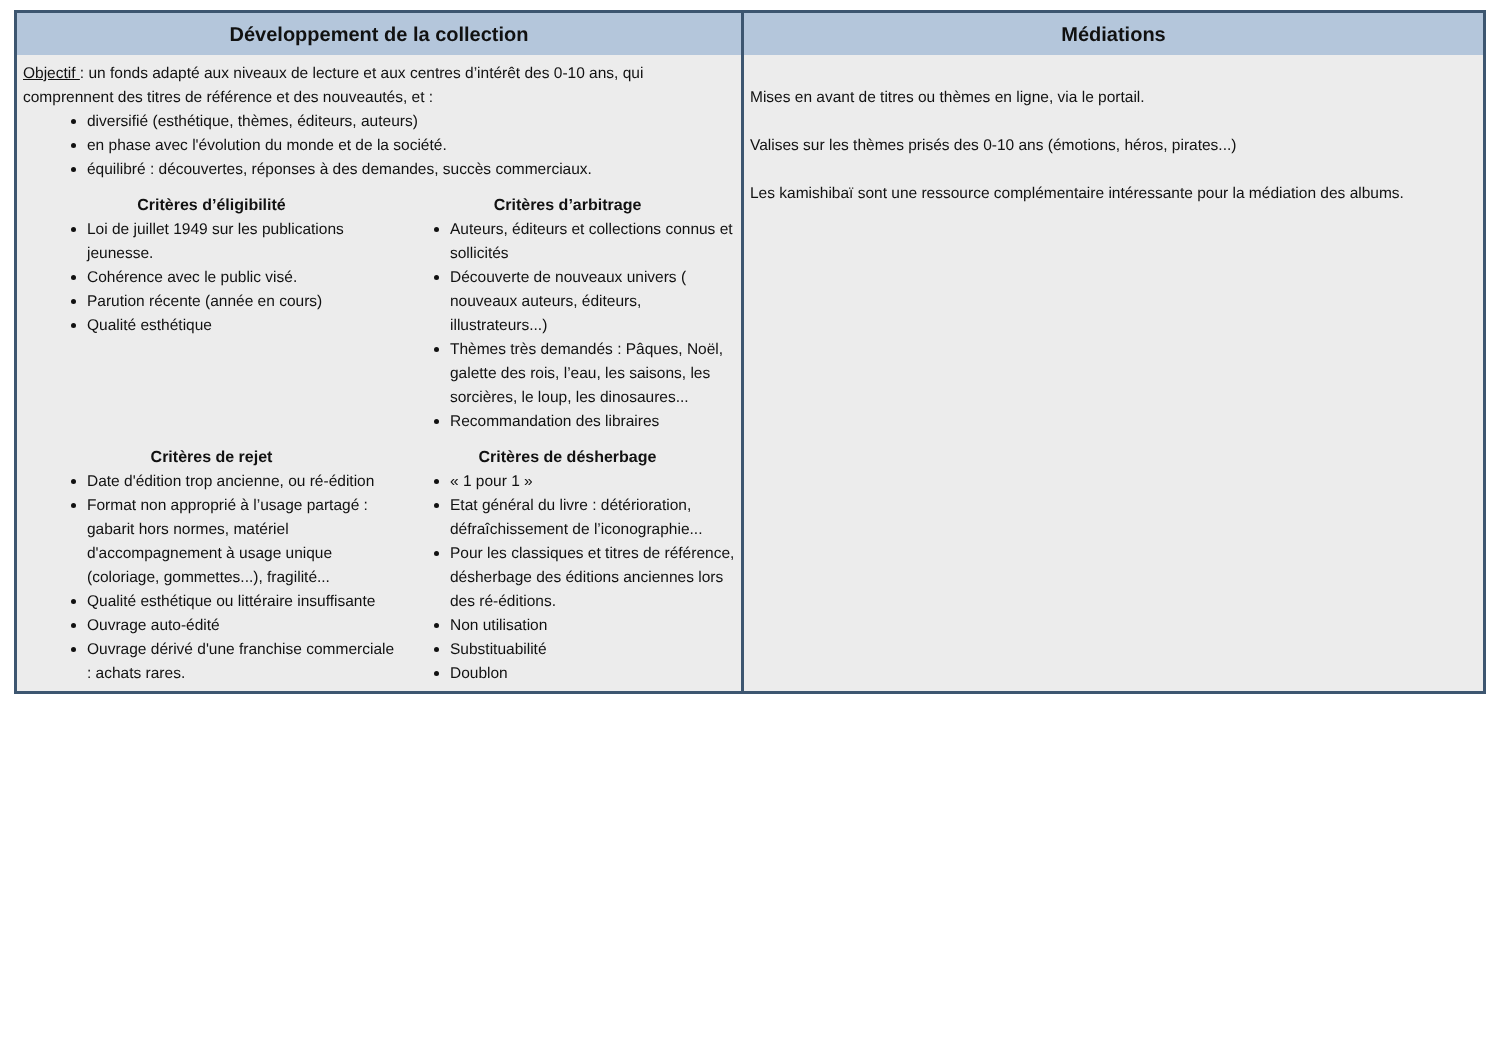| Développement de la collection | Médiations |
| --- | --- |
| Objectif : un fonds adapté aux niveaux de lecture et aux centres d’intérêt des 0-10 ans, qui comprennent des titres de référence et des nouveautés, et : diversifié (esthétique, thèmes, éditeurs, auteurs) en phase avec l'évolution du monde et de la société. équilibré : découvertes, réponses à des demandes, succès commerciaux. Critères d’éligibilité Loi de juillet 1949 sur les publications jeunesse. Cohérence avec le public visé. Parution récente (année en cours) Qualité esthétique Critères d’arbitrage Auteurs, éditeurs et collections connus et sollicités Découverte de nouveaux univers ( nouveaux auteurs, éditeurs, illustrateurs...) Thèmes très demandés : Pâques, Noël, galette des rois, l’eau, les saisons, les sorcières, le loup, les dinosaures... Recommandation des libraires Critères de rejet Date d'édition trop ancienne, ou ré-édition Format non approprié à l’usage partagé : gabarit hors normes, matériel d'accompagnement à usage unique (coloriage, gommettes...), fragilité... Qualité esthétique ou littéraire insuffisante Ouvrage auto-édité Ouvrage dérivé d'une franchise commerciale : achats rares. Critères de désherbage « 1 pour 1 » Etat général du livre : détérioration, défraîchissement de l’iconographie... Pour les classiques et titres de référence, désherbage des éditions anciennes lors des ré-éditions. Non utilisation Substituabilité Doublon | Mises en avant de titres ou thèmes en ligne, via le portail. Valises sur les thèmes prisés des 0-10 ans (émotions, héros, pirates...) Les kamishibaï sont une ressource complémentaire intéressante pour la médiation des albums. |